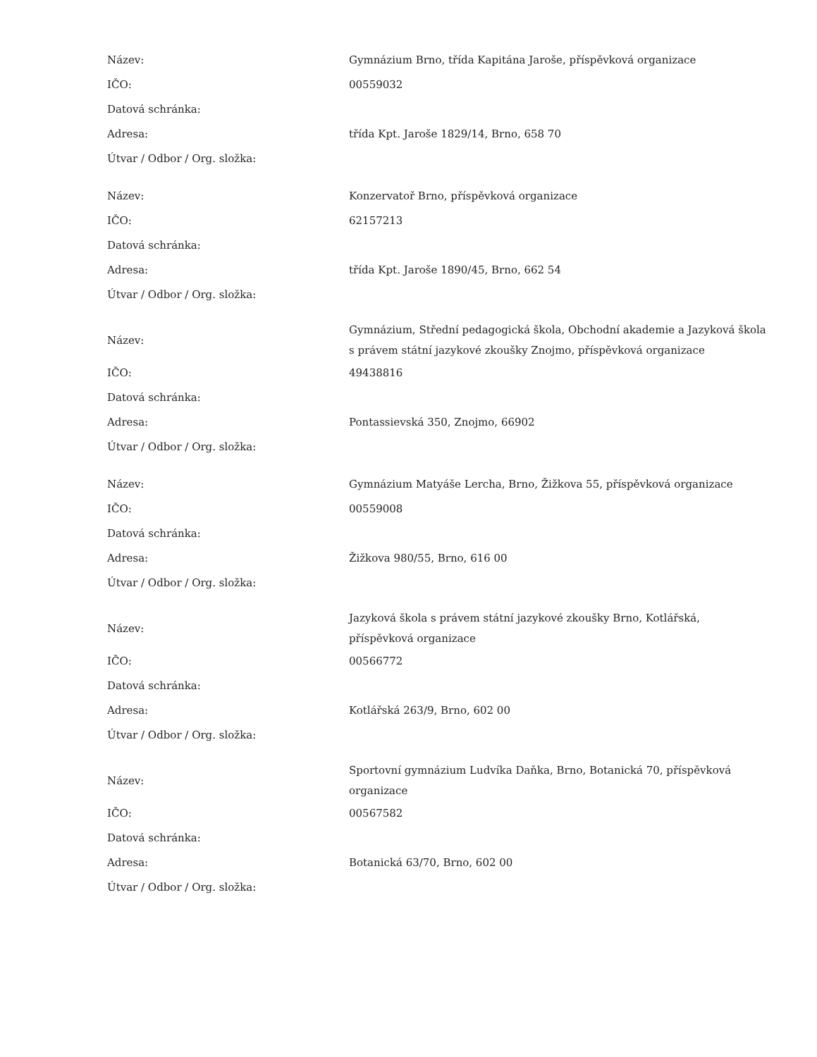| Název: | Gymnázium Brno, třída Kapitána Jaroše, příspěvková organizace |
| IČO: | 00559032 |
| Datová schránka: | |
| Adresa: | třída Kpt. Jaroše 1829/14, Brno, 658 70 |
| Útvar / Odbor / Org. složka: | |
| Název: | Konzervatoř Brno, příspěvková organizace |
| IČO: | 62157213 |
| Datová schránka: | |
| Adresa: | třída Kpt. Jaroše 1890/45, Brno, 662 54 |
| Útvar / Odbor / Org. složka: | |
| Název: | Gymnázium, Střední pedagogická škola, Obchodní akademie a Jazyková škola s právem státní jazykové zkoušky Znojmo, příspěvková organizace |
| IČO: | 49438816 |
| Datová schránka: | |
| Adresa: | Pontassievská 350, Znojmo, 66902 |
| Útvar / Odbor / Org. složka: | |
| Název: | Gymnázium Matyáše Lercha, Brno, Žižkova 55, příspěvková organizace |
| IČO: | 00559008 |
| Datová schránka: | |
| Adresa: | Žižkova 980/55, Brno, 616 00 |
| Útvar / Odbor / Org. složka: | |
| Název: | Jazyková škola s právem státní jazykové zkoušky Brno, Kotlářská, příspěvková organizace |
| IČO: | 00566772 |
| Datová schránka: | |
| Adresa: | Kotlářská 263/9, Brno, 602 00 |
| Útvar / Odbor / Org. složka: | |
| Název: | Sportovní gymnázium Ludvíka Daňka, Brno, Botanická 70, příspěvková organizace |
| IČO: | 00567582 |
| Datová schránka: | |
| Adresa: | Botanická 63/70, Brno, 602 00 |
| Útvar / Odbor / Org. složka: | |